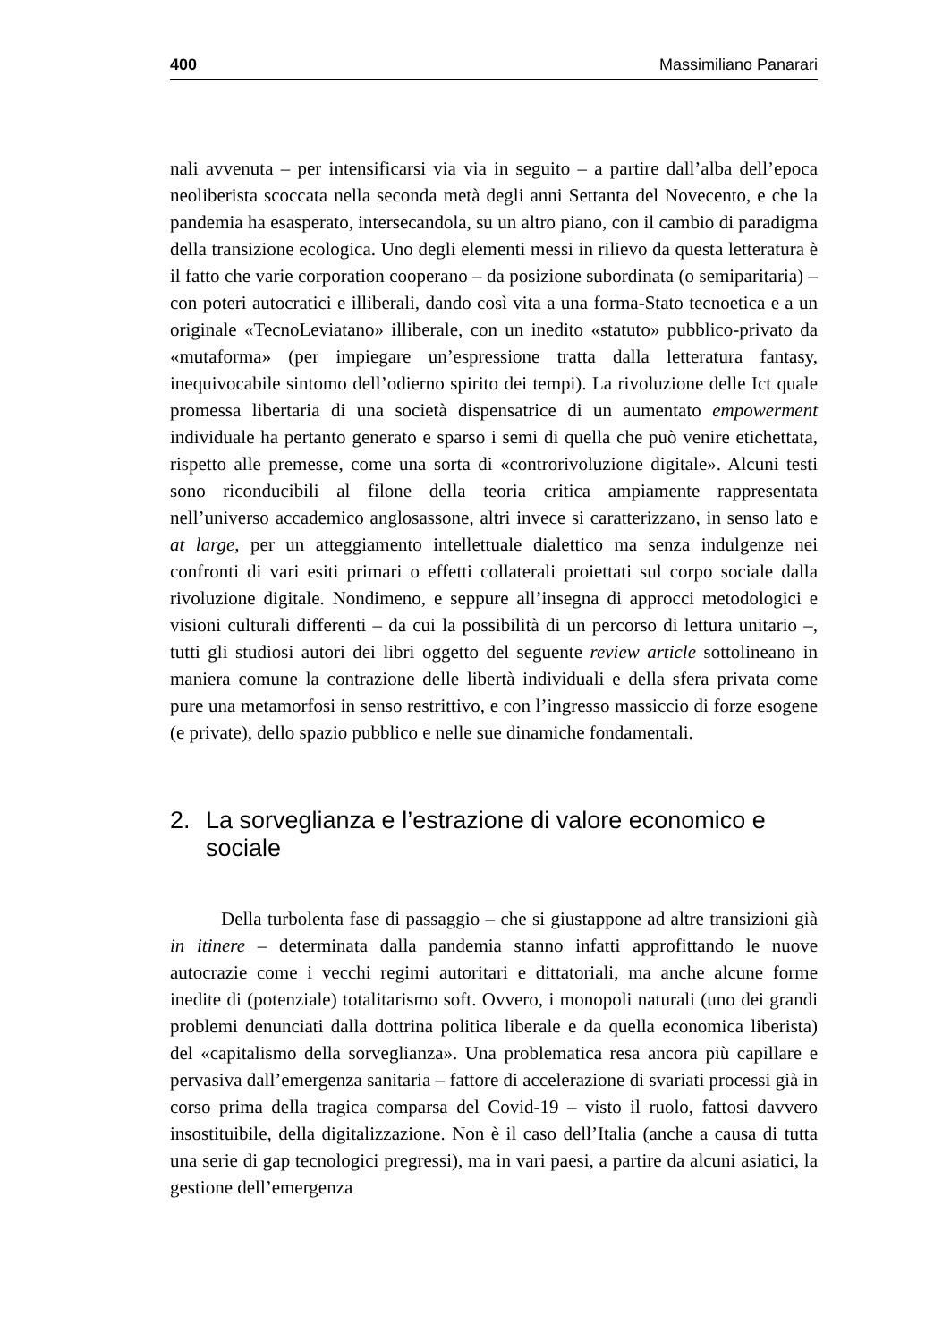400 Massimiliano Panarari
nali avvenuta – per intensificarsi via via in seguito – a partire dall’alba dell’epoca neoliberista scoccata nella seconda metà degli anni Settanta del Novecento, e che la pandemia ha esasperato, intersecandola, su un altro piano, con il cambio di paradigma della transizione ecologica. Uno degli elementi messi in rilievo da questa letteratura è il fatto che varie corporation cooperano – da posizione subordinata (o semiparitaria) – con poteri autocratici e illiberali, dando così vita a una forma-Stato tecnoetica e a un originale «TecnoLeviatano» illiberale, con un inedito «statuto» pubblico-privato da «mutaforma» (per impiegare un’espressione tratta dalla letteratura fantasy, inequivocabile sintomo dell’odierno spirito dei tempi). La rivoluzione delle Ict quale promessa libertaria di una società dispensatrice di un aumentato empowerment individuale ha pertanto generato e sparso i semi di quella che può venire etichettata, rispetto alle premesse, come una sorta di «controrivoluzione digitale». Alcuni testi sono riconducibili al filone della teoria critica ampiamente rappresentata nell’universo accademico anglosassone, altri invece si caratterizzano, in senso lato e at large, per un atteggiamento intellettuale dialettico ma senza indulgenze nei confronti di vari esiti primari o effetti collaterali proiettati sul corpo sociale dalla rivoluzione digitale. Nondimeno, e seppure all’insegna di approcci metodologici e visioni culturali differenti – da cui la possibilità di un percorso di lettura unitario –, tutti gli studiosi autori dei libri oggetto del seguente review article sottolineano in maniera comune la contrazione delle libertà individuali e della sfera privata come pure una metamorfosi in senso restrittivo, e con l’ingresso massiccio di forze esogene (e private), dello spazio pubblico e nelle sue dinamiche fondamentali.
2. La sorveglianza e l’estrazione di valore economico e sociale
Della turbolenta fase di passaggio – che si giustappone ad altre transizioni già in itinere – determinata dalla pandemia stanno infatti approfittando le nuove autocrazie come i vecchi regimi autoritari e dittatoriali, ma anche alcune forme inedite di (potenziale) totalitarismo soft. Ovvero, i monopoli naturali (uno dei grandi problemi denunciati dalla dottrina politica liberale e da quella economica liberista) del «capitalismo della sorveglianza». Una problematica resa ancora più capillare e pervasiva dall’emergenza sanitaria – fattore di accelerazione di svariati processi già in corso prima della tragica comparsa del Covid-19 – visto il ruolo, fattosi davvero insostituibile, della digitalizzazione. Non è il caso dell’Italia (anche a causa di tutta una serie di gap tecnologici pregressi), ma in vari paesi, a partire da alcuni asiatici, la gestione dell’emergenza